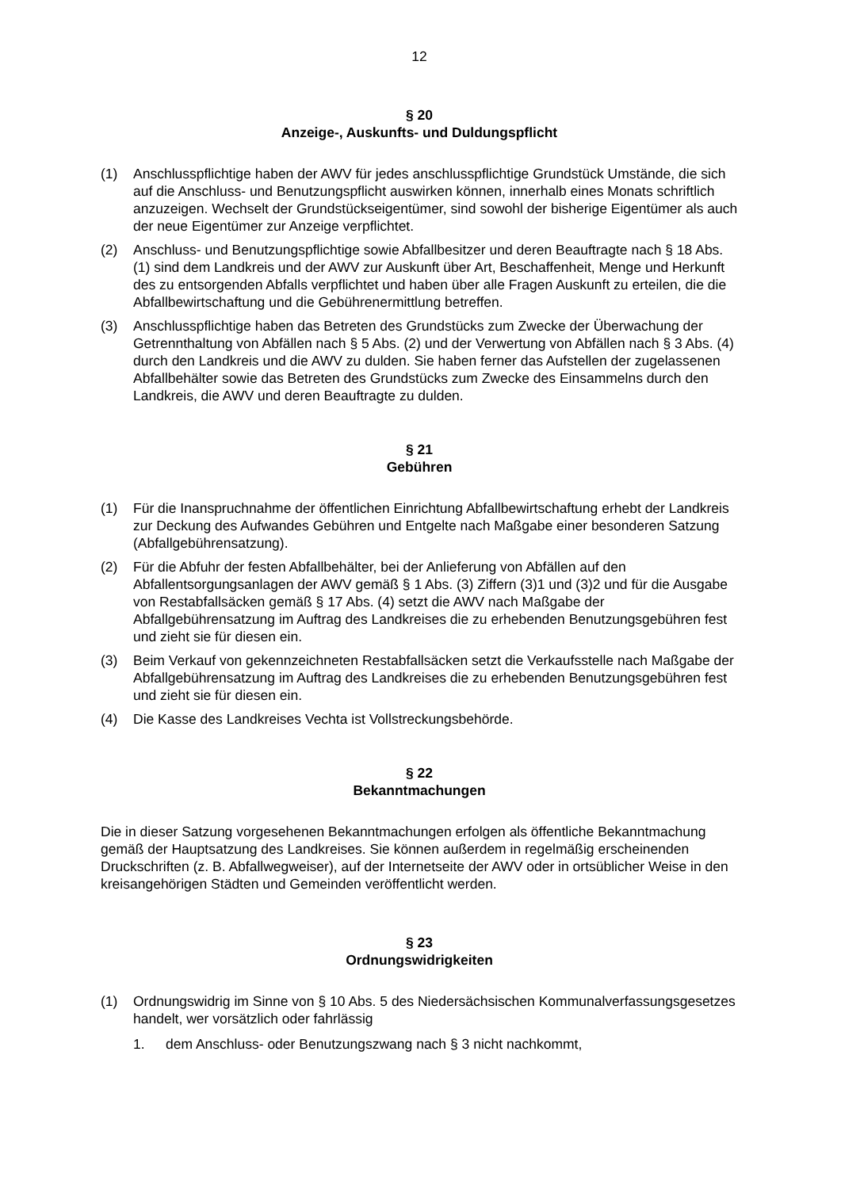12
§ 20
Anzeige-, Auskunfts- und Duldungspflicht
(1) Anschlusspflichtige haben der AWV für jedes anschlusspflichtige Grundstück Umstände, die sich auf die Anschluss- und Benutzungspflicht auswirken können, innerhalb eines Monats schriftlich anzuzeigen. Wechselt der Grundstückseigentümer, sind sowohl der bisherige Eigentümer als auch der neue Eigentümer zur Anzeige verpflichtet.
(2) Anschluss- und Benutzungspflichtige sowie Abfallbesitzer und deren Beauftragte nach § 18 Abs. (1) sind dem Landkreis und der AWV zur Auskunft über Art, Beschaffenheit, Menge und Herkunft des zu entsorgenden Abfalls verpflichtet und haben über alle Fragen Auskunft zu erteilen, die die Abfallbewirtschaftung und die Gebührenermittlung betreffen.
(3) Anschlusspflichtige haben das Betreten des Grundstücks zum Zwecke der Überwachung der Getrennthaltung von Abfällen nach § 5 Abs. (2) und der Verwertung von Abfällen nach § 3 Abs. (4) durch den Landkreis und die AWV zu dulden. Sie haben ferner das Aufstellen der zugelassenen Abfallbehälter sowie das Betreten des Grundstücks zum Zwecke des Einsammelns durch den Landkreis, die AWV und deren Beauftragte zu dulden.
§ 21
Gebühren
(1) Für die Inanspruchnahme der öffentlichen Einrichtung Abfallbewirtschaftung erhebt der Landkreis zur Deckung des Aufwandes Gebühren und Entgelte nach Maßgabe einer besonderen Satzung (Abfallgebührensatzung).
(2) Für die Abfuhr der festen Abfallbehälter, bei der Anlieferung von Abfällen auf den Abfallentsorgungsanlagen der AWV gemäß § 1 Abs. (3) Ziffern (3)1 und (3)2 und für die Ausgabe von Restabfallsäcken gemäß § 17 Abs. (4) setzt die AWV nach Maßgabe der Abfallgebührensatzung im Auftrag des Landkreises die zu erhebenden Benutzungsgebühren fest und zieht sie für diesen ein.
(3) Beim Verkauf von gekennzeichneten Restabfallsäcken setzt die Verkaufsstelle nach Maßgabe der Abfallgebührensatzung im Auftrag des Landkreises die zu erhebenden Benutzungsgebühren fest und zieht sie für diesen ein.
(4) Die Kasse des Landkreises Vechta ist Vollstreckungsbehörde.
§ 22
Bekanntmachungen
Die in dieser Satzung vorgesehenen Bekanntmachungen erfolgen als öffentliche Bekanntmachung gemäß der Hauptsatzung des Landkreises. Sie können außerdem in regelmäßig erscheinenden Druckschriften (z. B. Abfallwegweiser), auf der Internetseite der AWV oder in ortsüblicher Weise in den kreisangehörigen Städten und Gemeinden veröffentlicht werden.
§ 23
Ordnungswidrigkeiten
(1) Ordnungswidrig im Sinne von § 10 Abs. 5 des Niedersächsischen Kommunalverfassungsgesetzes handelt, wer vorsätzlich oder fahrlässig
1. dem Anschluss- oder Benutzungszwang nach § 3 nicht nachkommt,